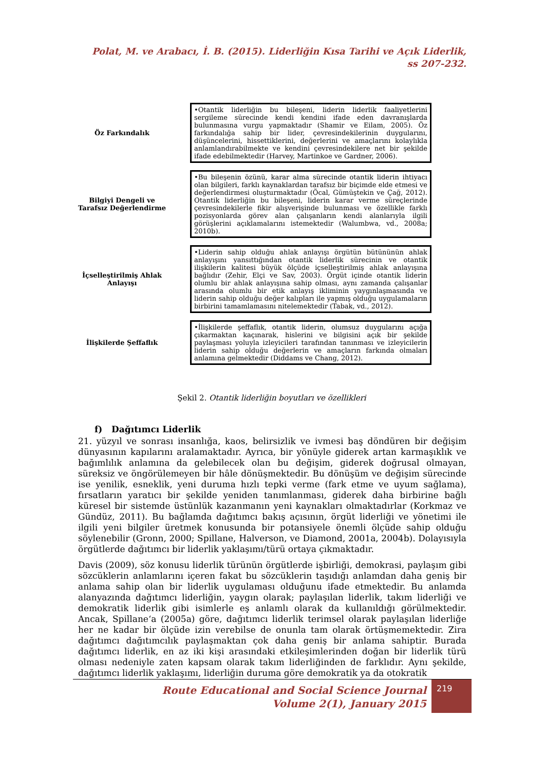Polat, M. ve Arabacı, İ. B. (2015). Liderliğin Kısa Tarihi ve Açık Liderlik,
ss 207-232.
Öz Farkındalık
•Otantik liderliğin bu bileşeni, liderin liderlik faaliyetlerini sergileme sürecinde kendi kendini ifade eden davranışlarda bulunmasına vurgu yapmaktadır (Shamir ve Eilam, 2005). Öz farkındalığa sahip bir lider, çevresindekilerinin duygularını, düşüncelerini, hissettiklerini, değerlerini ve amaçlarını kolaylıkla anlamlandırabilmekte ve kendini çevresindekilere net bir şekilde ifade edebilmektedir (Harvey, Martinkoe ve Gardner, 2006).
Bilgiyi Dengeli ve Tarafsız Değerlendirme
•Bu bileşenin özünü, karar alma sürecinde otantik liderin ihtiyacı olan bilgileri, farklı kaynaklardan tarafsız bir biçimde elde etmesi ve değerlendirmesi oluşturmaktadır (Öcal, Gümüştekin ve Çağ, 2012). Otantik liderliğin bu bileşeni, liderin karar verme süreçlerinde çevresindekilerle fikir alışverişinde bulunması ve özellikle farklı pozisyonlarda görev alan çalışanların kendi alanlarıyla ilgili görüşlerini açıklamalarını istemektedir (Walumbwa, vd., 2008a; 2010b).
İçselleştirilmiş Ahlak Anlayışı
•Liderin sahip olduğu ahlak anlayışı örgütün bütününün ahlak anlayışını yansıttığından otantik liderlik sürecinin ve otantik ilişkilerin kalitesi büyük ölçüde içselleştirilmiş ahlak anlayışına bağlıdır (Zehir, Elçi ve Sav, 2003). Örgüt içinde otantik liderin olumlu bir ahlak anlayışına sahip olması, aynı zamanda çalışanlar arasında olumlu bir etik anlayış ikliminin yaygınlaşmasında ve liderin sahip olduğu değer kalıpları ile yapmış olduğu uygulamaların birbirini tamamlamasını nitelemektedir (Tabak, vd., 2012).
İlişkilerde Şeffaflık
•İlişkilerde şeffaflık, otantik liderin, olumsuz duygularını açığa çıkarmaktan kaçınarak, hislerini ve bilgisini açık bir şekilde paylaşması yoluyla izleyicileri tarafından tanınması ve izleyicilerin liderin sahip olduğu değerlerin ve amaçların farkında olmaları anlamına gelmektedir (Diddams ve Chang, 2012).
Şekil 2. Otantik liderliğin boyutları ve özellikleri
f) Dağıtımcı Liderlik
21. yüzyıl ve sonrası insanlığa, kaos, belirsizlik ve ivmesi baş döndüren bir değişim dünyasının kapılarını aralamaktadır. Ayrıca, bir yönüyle giderek artan karmaşıklık ve bağımlılık anlamına da gelebilecek olan bu değişim, giderek doğrusal olmayan, süreksiz ve öngörülemeyen bir hâle dönüşmektedir. Bu dönüşüm ve değişim sürecinde ise yenilik, esneklik, yeni duruma hızlı tepki verme (fark etme ve uyum sağlama), fırsatların yaratıcı bir şekilde yeniden tanımlanması, giderek daha birbirine bağlı küresel bir sistemde üstünlük kazanmanın yeni kaynakları olmaktadırlar (Korkmaz ve Gündüz, 2011). Bu bağlamda dağıtımcı bakış açısının, örgüt liderliği ve yönetimi ile ilgili yeni bilgiler üretmek konusunda bir potansiyele önemli ölçüde sahip olduğu söylenebilir (Gronn, 2000; Spillane, Halverson, ve Diamond, 2001a, 2004b). Dolayısıyla örgütlerde dağıtımcı bir liderlik yaklaşımı/türü ortaya çıkmaktadır.
Davis (2009), söz konusu liderlik türünün örgütlerde işbirliği, demokrasi, paylaşım gibi sözcüklerin anlamlarını içeren fakat bu sözcüklerin taşıdığı anlamdan daha geniş bir anlama sahip olan bir liderlik uygulaması olduğunu ifade etmektedir. Bu anlamda alanyazında dağıtımcı liderliğin, yaygın olarak; paylaşılan liderlik, takım liderliği ve demokratik liderlik gibi isimlerle eş anlamlı olarak da kullanıldığı görülmektedir. Ancak, Spillane‘a (2005a) göre, dağıtımcı liderlik terimsel olarak paylaşılan liderliğe her ne kadar bir ölçüde izin verebilse de onunla tam olarak örtüşmemektedir. Zira dağıtımcı dağıtımcılık paylaşmaktan çok daha geniş bir anlama sahiptir. Burada dağıtımcı liderlik, en az iki kişi arasındaki etkileşimlerinden doğan bir liderlik türü olması nedeniyle zaten kapsam olarak takım liderliğinden de farklıdır. Aynı şekilde, dağıtımcı liderlik yaklaşımı, liderliğin duruma göre demokratik ya da otokratik
Route Educational and Social Science Journal
Volume 2(1), January 2015
219